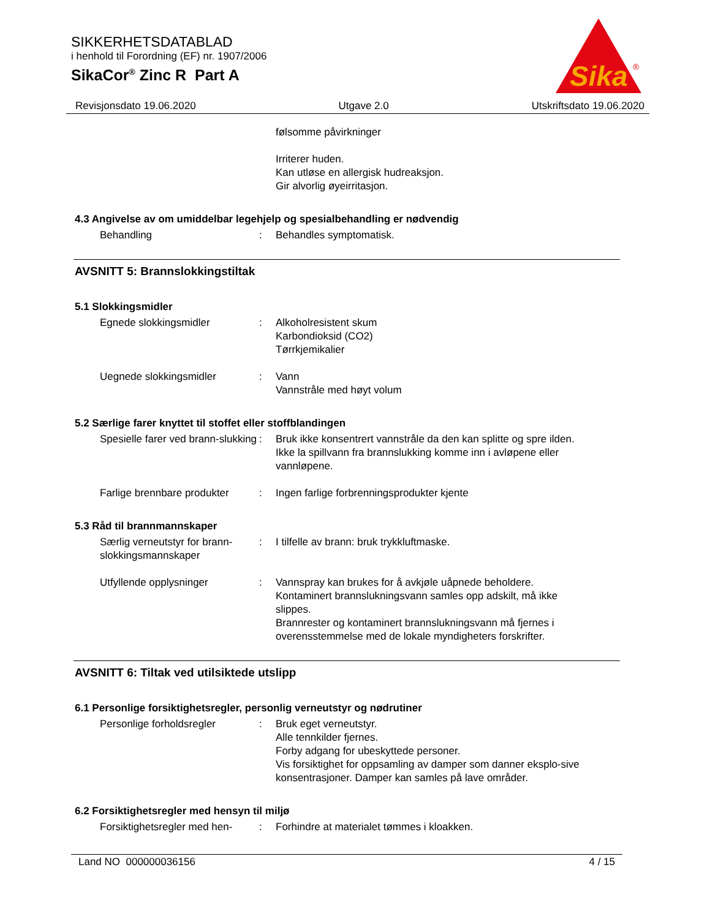SIKKERHETSDATABLAD
i henhold til Forordning (EF) nr. 1907/2006
SikaCor<sup>®</sup> Zinc R Part A
Sika
®
Revisjonsdato 19.06.2020 Utgave 2.0 Utskriftsdato 19.06.2020
følsomme påvirkninger
Irriterer huden.
Kan utløse en allergisk hudreaksjon.
Gir alvorlig øyeirritasjon.
4.3 Angivelse av om umiddelbar legehjelp og spesialbehandling er nødvendig
Behandling : Behandles symptomatisk.
AVSNITT 5: Brannslokkingstiltak
5.1 Slokkingsmidler
Egnede slokkingsmidler : Alkoholresistent skum
Karbondioksid (CO2)
Tørrkjemikalier
Uegnede slokkingsmidler : Vann
Vannstråle med høyt volum
5.2 Særlige farer knyttet til stoffet eller stoffblandingen
Spesielle farer ved brann-slukking
: Bruk ikke konsentrert vannstråle da den kan splitte og spre ilden.
Ikke la spillvann fra brannslukking komme inn i avløpene eller vannløpene.
Farlige brennbare produkter
: Ingen farlige forbrenningsprodukter kjente
5.3 Råd til brannmannskaper
Særlig verneutstyr for brann-slokkingsmannskaper
: I tilfelle av brann: bruk trykkluftmaske.
Utfyllende opplysninger : Vannspray kan brukes for å avkjøle uåpnede beholdere.
Kontaminert brannslukningsvann samles opp adskilt, må ikke slippes.
Brannrester og kontaminert brannslukningsvann må fjernes i overensstemmelse med de lokale myndigheters forskrifter.
AVSNITT 6: Tiltak ved utilsiktede utslipp
6.1 Personlige forsiktighetsregler, personlig verneutstyr og nødrutiner
Personlige forholdsregler : Bruk eget verneutstyr.
Alle tennkilder fjernes.
Forby adgang for ubeskyttede personer.
Vis forsiktighet for oppsamling av damper som danner eksplo-sive konsentrasjoner. Damper kan samles på lave områder.
6.2 Forsiktighetsregler med hensyn til miljø
Forsiktighetsregler med hen-
: Forhindre at materialet tømmes i kloakken.
Land NO 000000036156 4 / 15